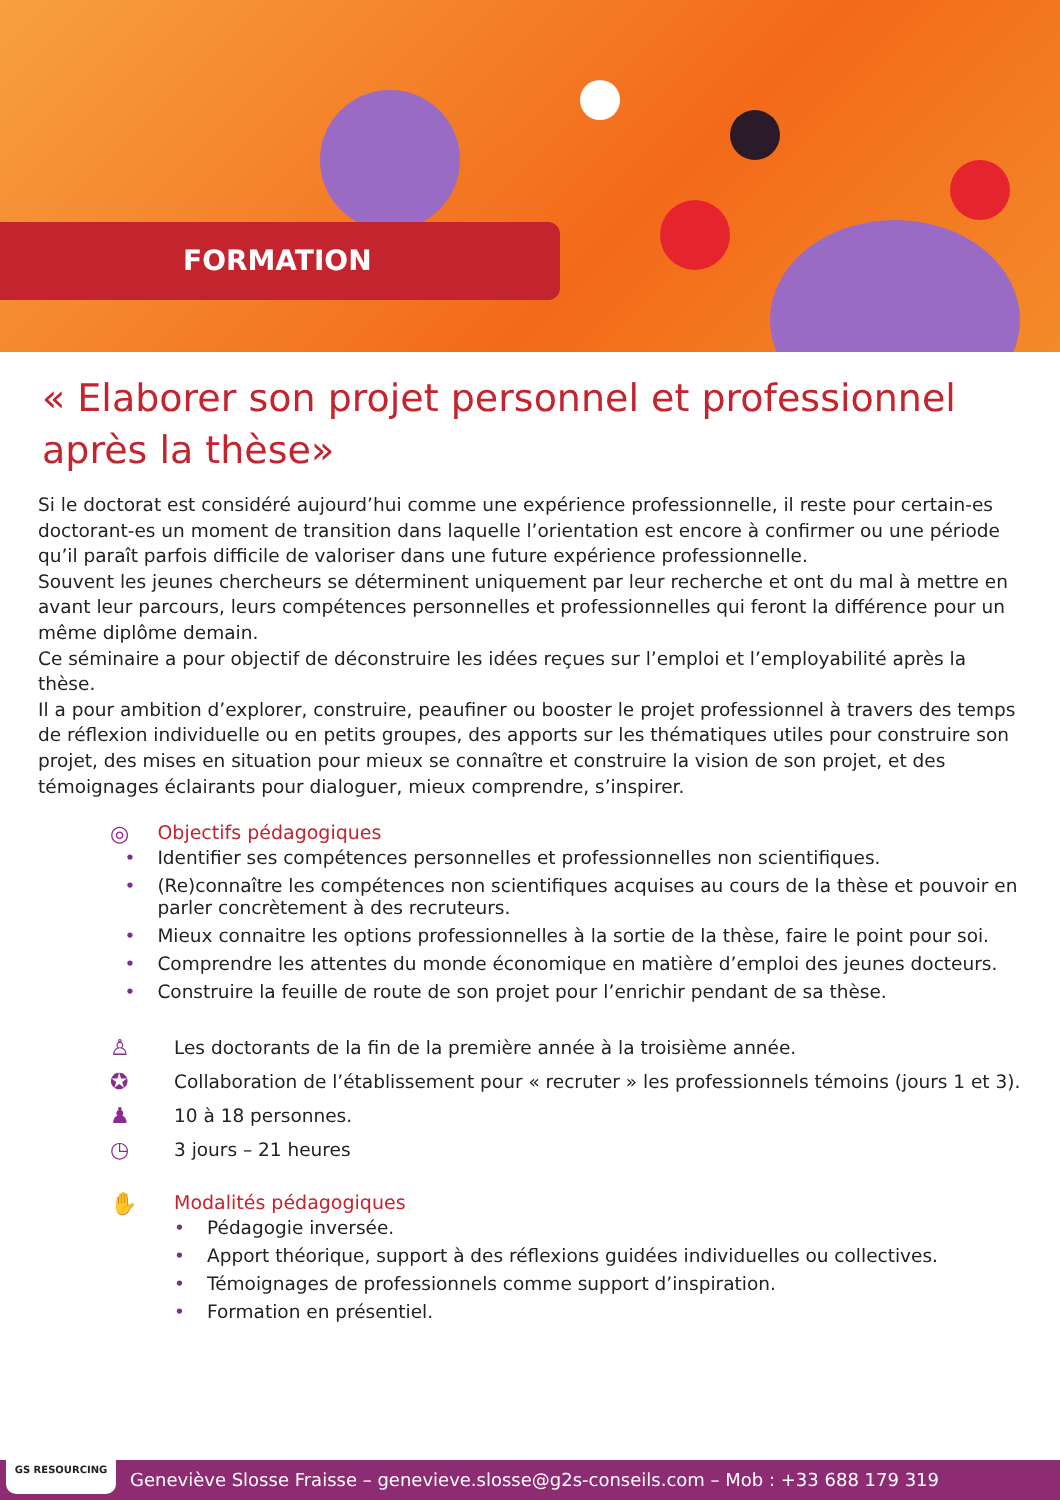FORMATION
« Elaborer son projet personnel et professionnel après la thèse»
Si le doctorat est considéré aujourd’hui comme une expérience professionnelle, il reste pour certain-es doctorant-es un moment de transition dans laquelle l’orientation est encore à confirmer ou une période qu’il paraît parfois difficile de valoriser dans une future expérience professionnelle.
Souvent les jeunes chercheurs se déterminent uniquement par leur recherche et ont du mal à mettre en avant leur parcours, leurs compétences personnelles et professionnelles qui feront la différence pour un même diplôme demain.
Ce séminaire a pour objectif de déconstruire les idées reçues sur l’emploi et l’employabilité après la thèse.
Il a pour ambition d’explorer, construire, peaufiner ou booster le projet professionnel à travers des temps de réflexion individuelle ou en petits groupes, des apports sur les thématiques utiles pour construire son projet, des mises en situation pour mieux se connaître et construire la vision de son projet, et des témoignages éclairants pour dialoguer, mieux comprendre, s’inspirer.
◎
Objectifs pédagogiques
• Identifier ses compétences personnelles et professionnelles non scientifiques.
• (Re)connaître les compétences non scientifiques acquises au cours de la thèse et pouvoir en parler concrètement à des recruteurs.
• Mieux connaitre les options professionnelles à la sortie de la thèse, faire le point pour soi.
• Comprendre les attentes du monde économique en matière d’emploi des jeunes docteurs.
• Construire la feuille de route de son projet pour l’enrichir pendant de sa thèse.
♙
Les doctorants de la fin de la première année à la troisième année.
✪
Collaboration de l’établissement pour « recruter » les professionnels témoins (jours 1 et 3).
♟
10 à 18 personnes.
◷
3 jours – 21 heures
✋
Modalités pédagogiques
• Pédagogie inversée.
• Apport théorique, support à des réflexions guidées individuelles ou collectives.
• Témoignages de professionnels comme support d’inspiration.
• Formation en présentiel.
Geneviève Slosse Fraisse – genevieve.slosse@g2s-conseils.com – Mob : +33 688 179 319 GS RESOURCING